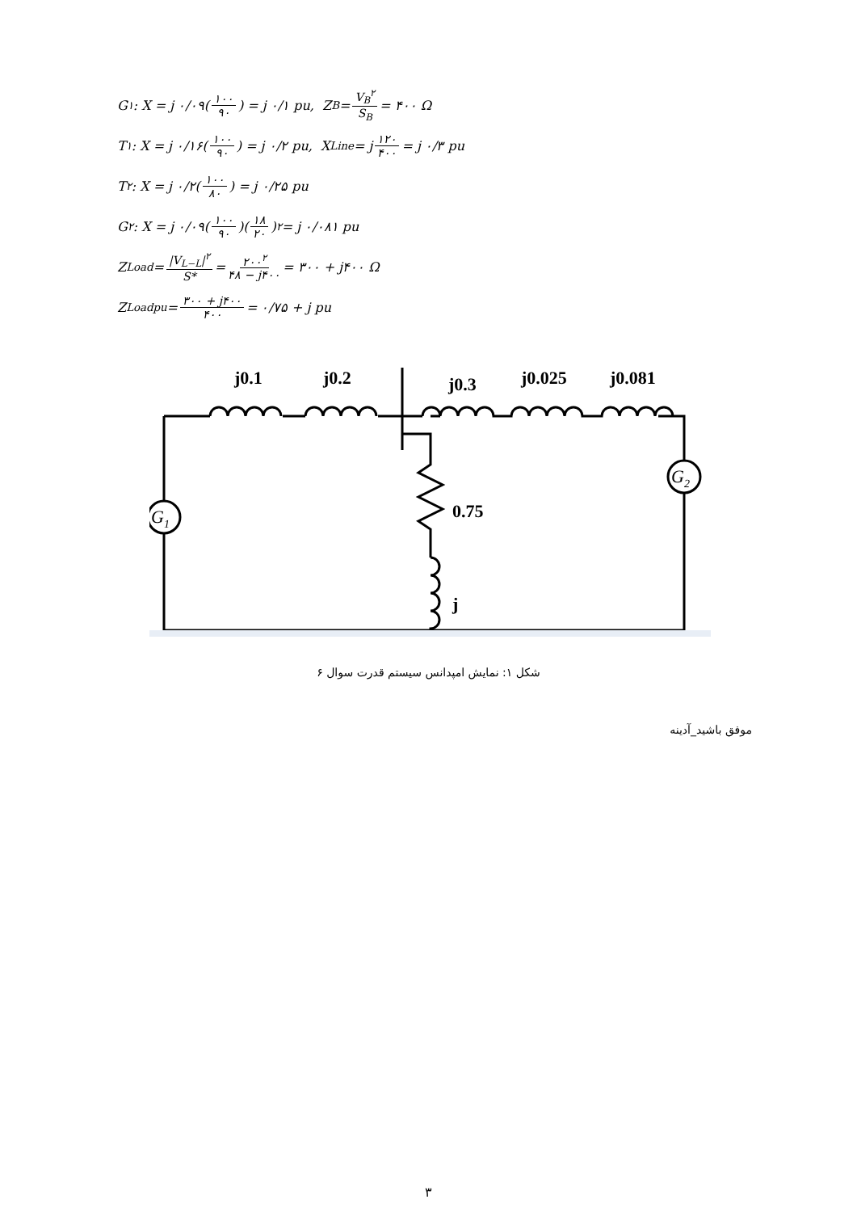G<sub>۱</sub> : X = j ۰/۰۹(۱۰۰ ۹۰) = j ۰/۱ pu, Z<sub>B</sub> = V<sub>B</sub><sup>۲</sup> S<sub>B</sub> = ۴۰۰ Ω
T<sub>۱</sub> : X = j ۰/۱۶(۱۰۰ ۹۰) = j ۰/۲ pu, X<sub>Line</sub> = j ۱۲۰ ۴۰۰ = j ۰/۳ pu
T<sub>۲</sub> : X = j ۰/۲(۱۰۰ ۸۰) = j ۰/۲۵ pu
G<sub>۲</sub> : X = j ۰/۰۹(۱۰۰ ۹۰)(۱۸ ۲۰)<sup>۲</sup> = j ۰/۰۸۱ pu
Z<sub>Load</sub> = |V<sub>L−L</sub>|<sup>۲</sup> S* = ۲۰۰<sup>۲</sup> ۴۸ − j۴۰۰ = ۳۰۰ + j۴۰۰ Ω
Z<sub>Load</sub><sup>pu</sup> = ۳۰۰ + j۴۰۰ ۴۰۰ = ۰/۷۵ + j pu
j0.1
j0.2
j0.3
j0.025
j0.081
0.75
j
G1
G2
شکل ۱: نمایش امپدانس سیستم قدرت سوال ۶
موفق باشید_آدینه
۳